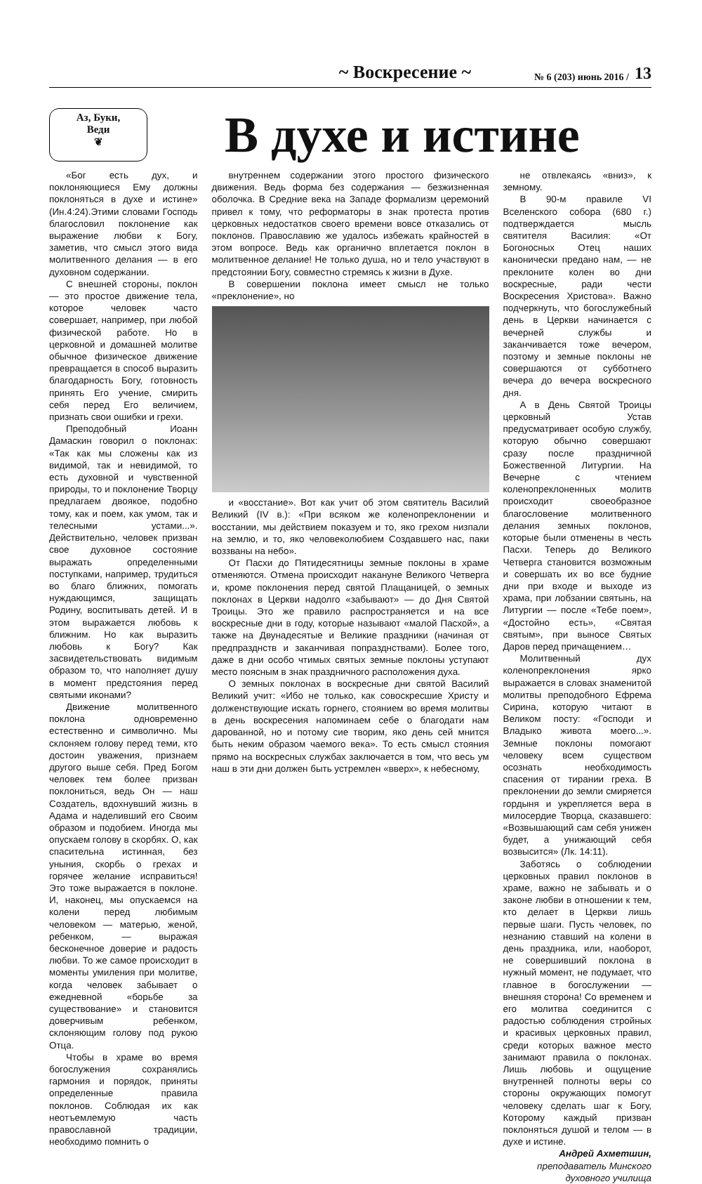~ Воскресение ~ № 6 (203) июнь 2016 / 13
Аз, Буки,
Веди
❦
В духе и истине
«Бог есть дух, и поклоняющиеся Ему должны поклоняться в духе и истине» (Ин.4:24).Этими словами Господь благословил поклонение как выражение любви к Богу, заметив, что смысл этого вида молитвенного делания — в его духовном содержании.
С внешней стороны, поклон — это простое движение тела, которое человек часто совершает, например, при любой физической работе. Но в церковной и домашней молитве обычное физическое движение превращается в способ выразить благодарность Богу, готовность принять Его учение, смирить себя перед Его величием, признать свои ошибки и грехи.
Преподобный Иоанн Дамаскин говорил о поклонах: «Так как мы сложены как из видимой, так и невидимой, то есть духовной и чувственной природы, то и поклонение Творцу предлагаем двоякое, подобно тому, как и поем, как умом, так и телесными устами...». Действительно, человек призван свое духовное состояние выражать определенными поступками, например, трудиться во благо ближних, помогать нуждающимся, защищать Родину, воспитывать детей. И в этом выражается любовь к ближним. Но как выразить любовь к Богу? Как засвидетельствовать видимым образом то, что наполняет душу в момент предстояния перед святыми иконами?
Движение молитвенного поклона одновременно естественно и символично. Мы склоняем голову перед теми, кто достоин уважения, признаем другого выше себя. Пред Богом человек тем более призван поклониться, ведь Он — наш Создатель, вдохнувший жизнь в Адама и наделивший его Своим образом и подобием. Иногда мы опускаем голову в скорбях. О, как спасительна истинная, без уныния, скорбь о грехах и горячее желание исправиться! Это тоже выражается в поклоне. И, наконец, мы опускаемся на колени перед любимым человеком — матерью, женой, ребенком, — выражая бесконечное доверие и радость любви. То же самое происходит в моменты умиления при молитве, когда человек забывает о ежедневной «борьбе за существование» и становится доверчивым ребенком, склоняющим голову под рукою Отца.
Чтобы в храме во время богослужения сохранялись гармония и порядок, приняты определенные правила поклонов. Соблюдая их как неотъемлемую часть православной традиции, необходимо помнить о
внутреннем содержании этого простого физического движения. Ведь форма без содержания — безжизненная оболочка. В Средние века на Западе формализм церемоний привел к тому, что реформаторы в знак протеста против церковных недостатков своего времени вовсе отказались от поклонов. Православию же удалось избежать крайностей в этом вопросе. Ведь как органично вплетается поклон в молитвенное делание! Не только душа, но и тело участвуют в предстоянии Богу, совместно стремясь к жизни в Духе.
В совершении поклона имеет смысл не только «преклонение», но
и «восстание». Вот как учит об этом святитель Василий Великий (IV в.): «При всяком же коленопреклонении и восстании, мы действием показуем и то, яко грехом низпали на землю, и то, яко человеколюбием Создавшего нас, паки воззваны на небо».
От Пасхи до Пятидесятницы земные поклоны в храме отменяются. Отмена происходит накануне Великого Четверга и, кроме поклонения перед святой Плащаницей, о земных поклонах в Церкви надолго «забывают» — до Дня Святой Троицы. Это же правило распространяется и на все воскресные дни в году, которые называют «малой Пасхой», а также на Двунадесятые и Великие праздники (начиная от предпразднств и заканчивая попразднствами). Более того, даже в дни особо чтимых святых земные поклоны уступают место поясным в знак праздничного расположения духа.
О земных поклонах в воскресные дни святой Василий Великий учит: «Ибо не только, как совоскресшие Христу и долженствующие искать горнего, стоянием во время молитвы в день воскресения напоминаем себе о благодати нам дарованной, но и потому сие творим, яко день сей мнится быть неким образом чаемого века». То есть смысл стояния прямо на воскресных службах заключается в том, что весь ум наш в эти дни должен быть устремлен «вверх», к небесному,
не отвлекаясь «вниз», к земному.
В 90-м правиле VI Вселенского собора (680 г.) подтверждается мысль святителя Василия: «От Богоносных Отец наших канонически предано нам, — не преклоните колен во дни воскресные, ради чести Воскресения Христова». Важно подчеркнуть, что богослужебный день в Церкви начинается с вечерней службы и заканчивается тоже вечером, поэтому и земные поклоны не совершаются от субботнего вечера до вечера воскресного дня.
А в День Святой Троицы церковный Устав предусматривает особую службу, которую обычно совершают сразу после праздничной Божественной Литургии. На Вечерне с чтением коленопреклоненных молитв происходит своеобразное благословение молитвенного делания земных поклонов, которые были отменены в честь Пасхи. Теперь до Великого Четверга становится возможным и совершать их во все будние дни при входе и выходе из храма, при лобзании святынь, на Литургии — после «Тебе поем», «Достойно есть», «Святая святым», при выносе Святых Даров перед причащением…
Молитвенный дух коленопреклонения ярко выражается в словах знаменитой молитвы преподобного Ефрема Сирина, которую читают в Великом посту: «Господи и Владыко живота моего...». Земные поклоны помогают человеку всем существом осознать необходимость спасения от тирании греха. В преклонении до земли смиряется гордыня и укрепляется вера в милосердие Творца, сказавшего: «Возвышающий сам себя унижен будет, а унижающий себя возвысится» (Лк. 14:11).
Заботясь о соблюдении церковных правил поклонов в храме, важно не забывать и о законе любви в отношении к тем, кто делает в Церкви лишь первые шаги. Пусть человек, по незнанию ставший на колени в день праздника, или, наоборот, не совершивший поклона в нужный момент, не подумает, что главное в богослужении — внешняя сторона! Со временем и его молитва соединится с радостью соблюдения стройных и красивых церковных правил, среди которых важное место занимают правила о поклонах. Лишь любовь и ощущение внутренней полноты веры со стороны окружающих помогут человеку сделать шаг к Богу, Которому каждый призван поклоняться душой и телом — в духе и истине.
Андрей Ахметшин, преподаватель Минского духовного училища